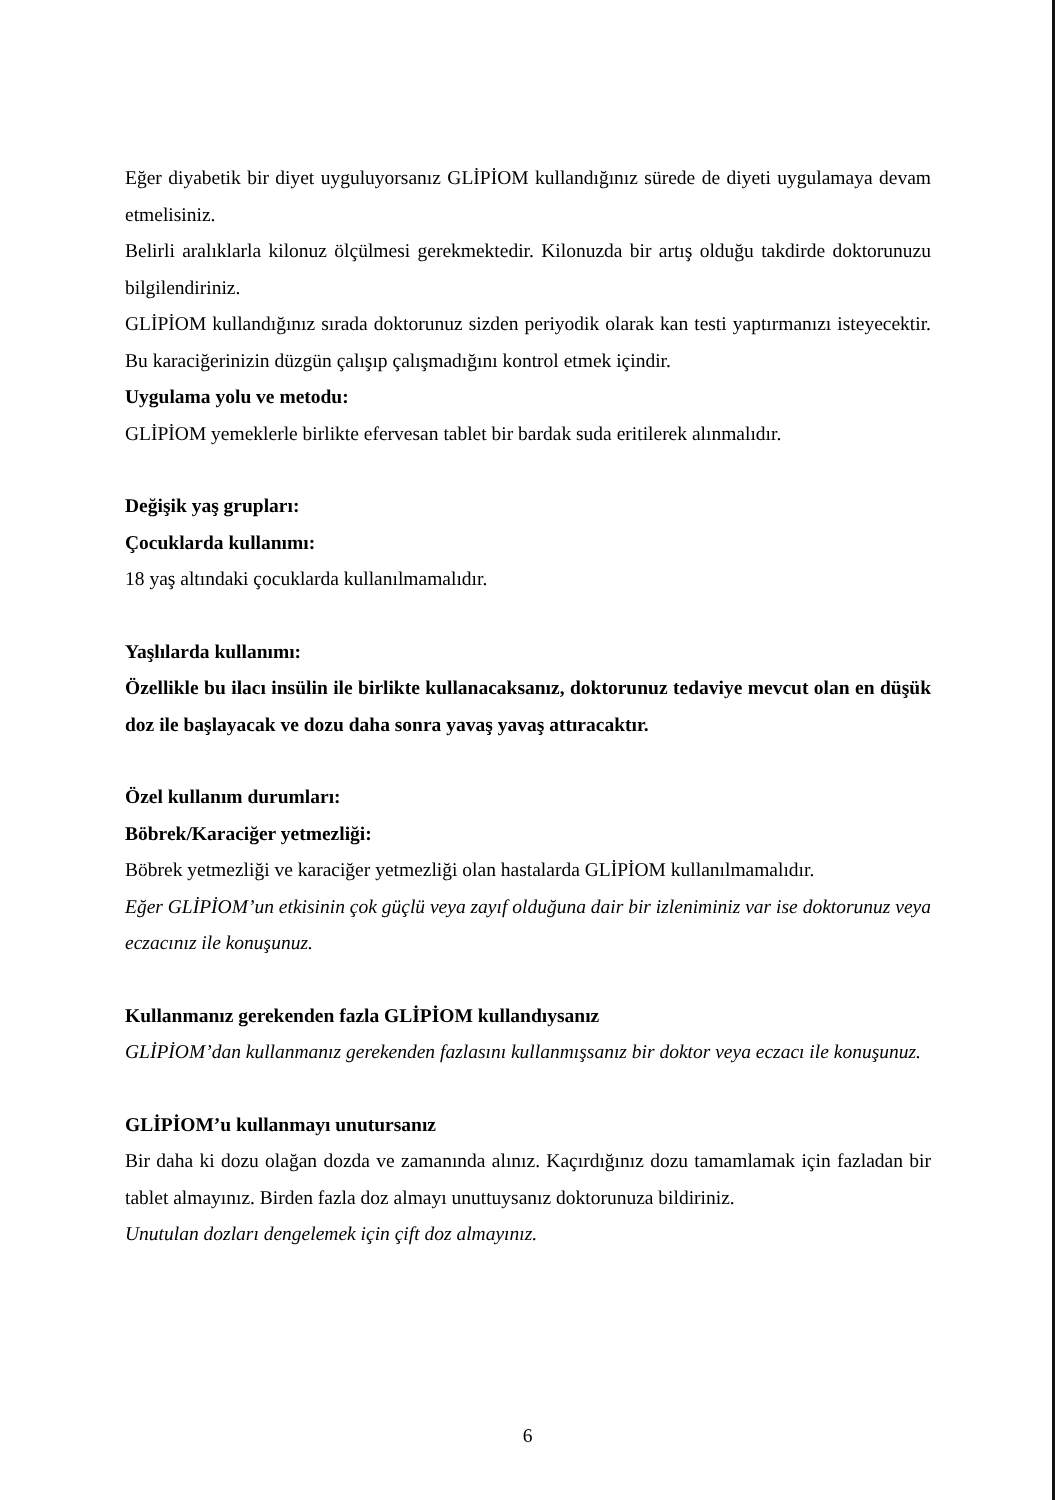Eğer diyabetik bir diyet uyguluyorsanız GLİPİOM kullandığınız sürede de diyeti uygulamaya devam etmelisiniz.
Belirli aralıklarla kilonuz ölçülmesi gerekmektedir. Kilonuzda bir artış olduğu takdirde doktorunuzu bilgilendiriniz.
GLİPİOM kullandığınız sırada doktorunuz sizden periyodik olarak kan testi yaptırmanızı isteyecektir. Bu karaciğerinizin düzgün çalışıp çalışmadığını kontrol etmek içindir.
Uygulama yolu ve metodu:
GLİPİOM yemeklerle birlikte efervesan tablet bir bardak suda eritilerek alınmalıdır.
Değişik yaş grupları:
Çocuklarda kullanımı:
18 yaş altındaki çocuklarda kullanılmamalıdır.
Yaşlılarda kullanımı:
Özellikle bu ilacı insülin ile birlikte kullanacaksanız, doktorunuz tedaviye mevcut olan en düşük doz ile başlayacak ve dozu daha sonra yavaş yavaş attıracaktır.
Özel kullanım durumları:
Böbrek/Karaciğer yetmezliği:
Böbrek yetmezliği ve karaciğer yetmezliği olan hastalarda GLİPİOM kullanılmamalıdır.
Eğer GLİPİOM’un etkisinin çok güçlü veya zayıf olduğuna dair bir izleniminiz var ise doktorunuz veya eczacınız ile konuşunuz.
Kullanmanız gerekenden fazla GLİPİOM kullandıysanız
GLİPİOM’dan kullanmanız gerekenden fazlasını kullanmışsanız bir doktor veya eczacı ile konuşunuz.
GLİPİOM’u kullanmayı unutursanız
Bir daha ki dozu olağan dozda ve zamanında alınız. Kaçırdığınız dozu tamamlamak için fazladan bir tablet almayınız. Birden fazla doz almayı unuttuysanız doktorunuza bildiriniz.
Unutulan dozları dengelemek için çift doz almayınız.
6